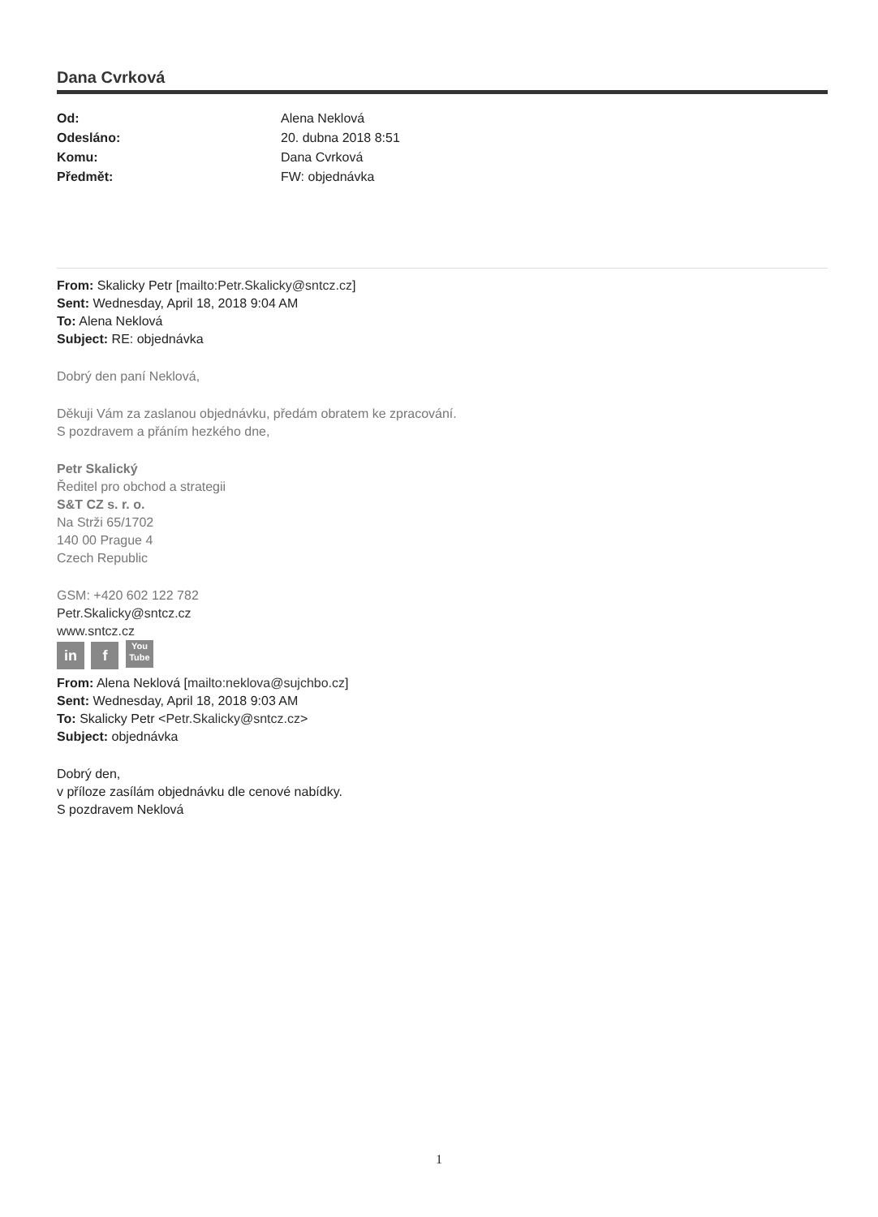Dana Cvrková
| Od: | Alena Neklová |
| Odesláno: | 20. dubna 2018 8:51 |
| Komu: | Dana Cvrková |
| Předmět: | FW: objednávka |
From: Skalicky Petr [mailto:Petr.Skalicky@sntcz.cz]
Sent: Wednesday, April 18, 2018 9:04 AM
To: Alena Neklová
Subject: RE: objednávka
Dobrý den paní Neklová,
Děkuji Vám za zaslanou objednávku, předám obratem ke zpracování.
S pozdravem a přáním hezkého dne,
Petr Skalický
Ředitel pro obchod a strategii
S&T CZ s. r. o.
Na Strži 65/1702
140 00 Prague 4
Czech Republic
GSM: +420 602 122 782
Petr.Skalicky@sntcz.cz
www.sntcz.cz
in f You Tube
From: Alena Neklová [mailto:neklova@sujchbo.cz]
Sent: Wednesday, April 18, 2018 9:03 AM
To: Skalicky Petr <Petr.Skalicky@sntcz.cz>
Subject: objednávka
Dobrý den,
v příloze zasílám objednávku dle cenové nabídky.
S pozdravem Neklová
1